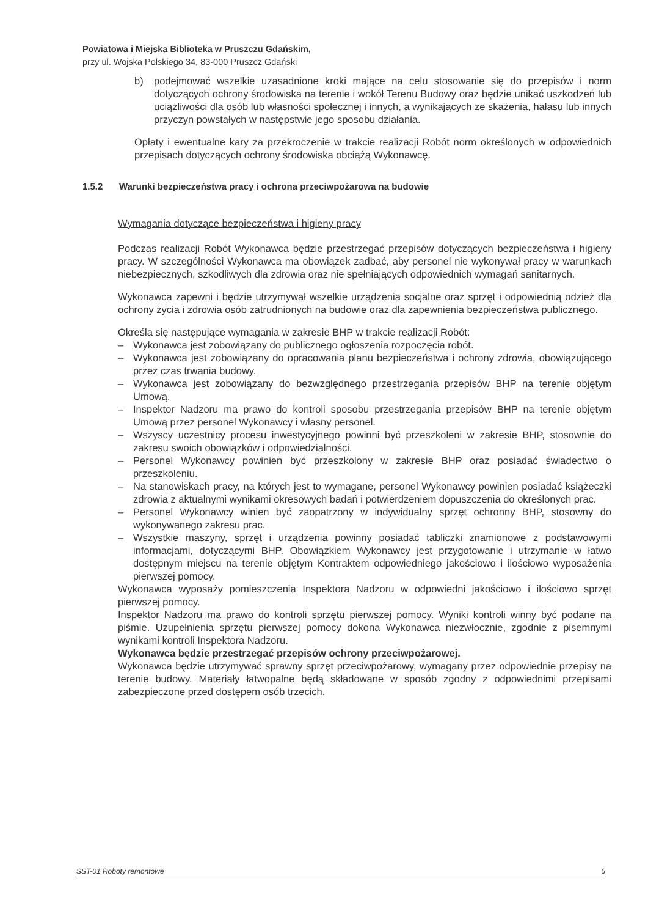Powiatowa i Miejska Biblioteka w Pruszczu Gdańskim,
przy ul. Wojska Polskiego 34, 83-000 Pruszcz Gdański
b) podejmować wszelkie uzasadnione kroki mające na celu stosowanie się do przepisów i norm dotyczących ochrony środowiska na terenie i wokół Terenu Budowy oraz będzie unikać uszkodzeń lub uciążliwości dla osób lub własności społecznej i innych, a wynikających ze skażenia, hałasu lub innych przyczyn powstałych w następstwie jego sposobu działania.
Opłaty i ewentualne kary za przekroczenie w trakcie realizacji Robót norm określonych w odpowiednich przepisach dotyczących ochrony środowiska obciążą Wykonawcę.
1.5.2 Warunki bezpieczeństwa pracy i ochrona przeciwpożarowa na budowie
Wymagania dotyczące bezpieczeństwa i higieny pracy
Podczas realizacji Robót Wykonawca będzie przestrzegać przepisów dotyczących bezpieczeństwa i higieny pracy. W szczególności Wykonawca ma obowiązek zadbać, aby personel nie wykonywał pracy w warunkach niebezpiecznych, szkodliwych dla zdrowia oraz nie spełniających odpowiednich wymagań sanitarnych.
Wykonawca zapewni i będzie utrzymywał wszelkie urządzenia socjalne oraz sprzęt i odpowiednią odzież dla ochrony życia i zdrowia osób zatrudnionych na budowie oraz dla zapewnienia bezpieczeństwa publicznego.
Określa się następujące wymagania w zakresie BHP w trakcie realizacji Robót:
– Wykonawca jest zobowiązany do publicznego ogłoszenia rozpoczęcia robót.
– Wykonawca jest zobowiązany do opracowania planu bezpieczeństwa i ochrony zdrowia, obowiązującego przez czas trwania budowy.
– Wykonawca jest zobowiązany do bezwzględnego przestrzegania przepisów BHP na terenie objętym Umową.
– Inspektor Nadzoru ma prawo do kontroli sposobu przestrzegania przepisów BHP na terenie objętym Umową przez personel Wykonawcy i własny personel.
– Wszyscy uczestnicy procesu inwestycyjnego powinni być przeszkoleni w zakresie BHP, stosownie do zakresu swoich obowiązków i odpowiedzialności.
– Personel Wykonawcy powinien być przeszkolony w zakresie BHP oraz posiadać świadectwo o przeszkoleniu.
– Na stanowiskach pracy, na których jest to wymagane, personel Wykonawcy powinien posiadać książeczki zdrowia z aktualnymi wynikami okresowych badań i potwierdzeniem dopuszczenia do określonych prac.
– Personel Wykonawcy winien być zaopatrzony w indywidualny sprzęt ochronny BHP, stosowny do wykonywanego zakresu prac.
– Wszystkie maszyny, sprzęt i urządzenia powinny posiadać tabliczki znamionowe z podstawowymi informacjami, dotyczącymi BHP. Obowiązkiem Wykonawcy jest przygotowanie i utrzymanie w łatwo dostępnym miejscu na terenie objętym Kontraktem odpowiedniego jakościowo i ilościowo wyposażenia pierwszej pomocy.
Wykonawca wyposaży pomieszczenia Inspektora Nadzoru w odpowiedni jakościowo i ilościowo sprzęt pierwszej pomocy.
Inspektor Nadzoru ma prawo do kontroli sprzętu pierwszej pomocy. Wyniki kontroli winny być podane na piśmie. Uzupełnienia sprzętu pierwszej pomocy dokona Wykonawca niezwłocznie, zgodnie z pisemnymi wynikami kontroli Inspektora Nadzoru.
Wykonawca będzie przestrzegać przepisów ochrony przeciwpożarowej.
Wykonawca będzie utrzymywać sprawny sprzęt przeciwpożarowy, wymagany przez odpowiednie przepisy na terenie budowy. Materiały łatwopalne będą składowane w sposób zgodny z odpowiednimi przepisami zabezpieczone przed dostępem osób trzecich.
SST-01 Roboty remontowe 6